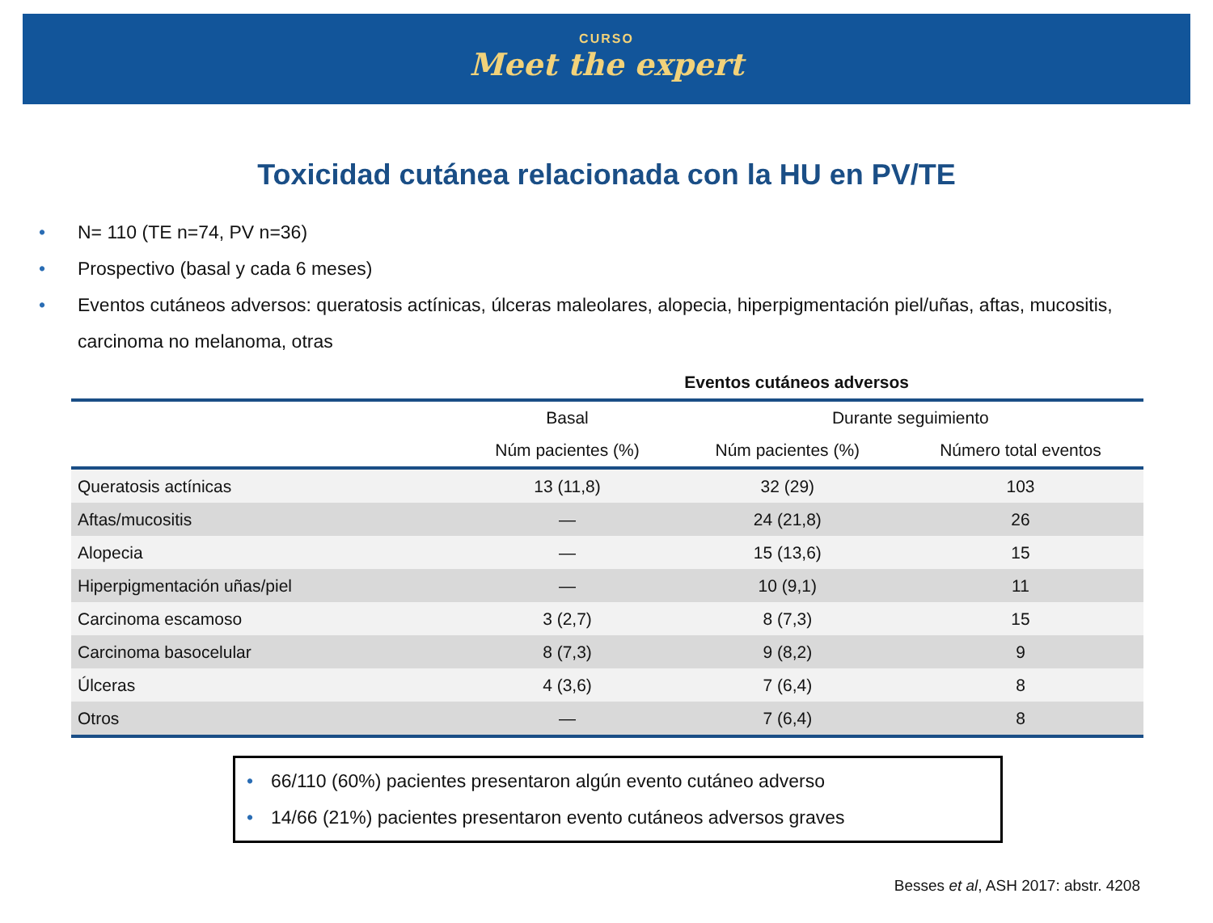CURSO
Meet the expert
Toxicidad cutánea relacionada con la HU en PV/TE
• N= 110 (TE n=74, PV n=36)
• Prospectivo (basal y cada 6 meses)
• Eventos cutáneos adversos: queratosis actínicas, úlceras maleolares, alopecia, hiperpigmentación piel/uñas, aftas, mucositis, carcinoma no melanoma, otras
Eventos cutáneos adversos
| | Basal | Durante seguimiento | |
| --- | --- | --- | --- |
| | Núm pacientes (%) | Núm pacientes (%) | Número total eventos |
| Queratosis actínicas | 13 (11,8) | 32 (29) | 103 |
| Aftas/mucositis | — | 24 (21,8) | 26 |
| Alopecia | — | 15 (13,6) | 15 |
| Hiperpigmentación uñas/piel | — | 10 (9,1) | 11 |
| Carcinoma escamoso | 3 (2,7) | 8 (7,3) | 15 |
| Carcinoma basocelular | 8 (7,3) | 9 (8,2) | 9 |
| Úlceras | 4 (3,6) | 7 (6,4) | 8 |
| Otros | — | 7 (6,4) | 8 |
• 66/110 (60%) pacientes presentaron algún evento cutáneo adverso
• 14/66 (21%) pacientes presentaron evento cutáneos adversos graves
Besses et al, ASH 2017: abstr. 4208